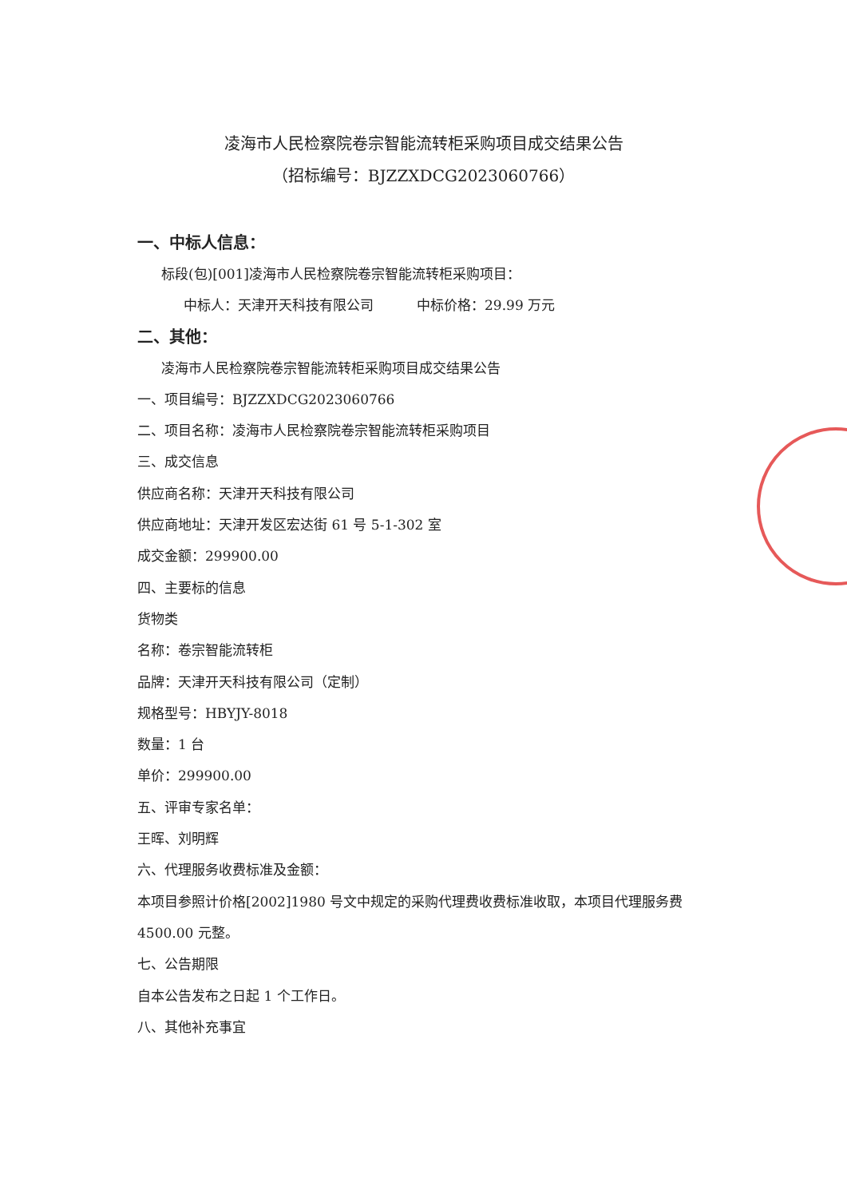凌海市人民检察院卷宗智能流转柜采购项目成交结果公告
（招标编号：BJZZXDCG2023060766）
一、中标人信息：
标段(包)[001]凌海市人民检察院卷宗智能流转柜采购项目：
中标人：天津开天科技有限公司 中标价格：29.99 万元
二、其他：
凌海市人民检察院卷宗智能流转柜采购项目成交结果公告
一、项目编号：BJZZXDCG2023060766
二、项目名称：凌海市人民检察院卷宗智能流转柜采购项目
三、成交信息
供应商名称：天津开天科技有限公司
供应商地址：天津开发区宏达街 61 号 5-1-302 室
成交金额：299900.00
四、主要标的信息
货物类
名称：卷宗智能流转柜
品牌：天津开天科技有限公司（定制）
规格型号：HBYJY-8018
数量：1 台
单价：299900.00
五、评审专家名单：
王晖、刘明辉
六、代理服务收费标准及金额：
本项目参照计价格[2002]1980 号文中规定的采购代理费收费标准收取，本项目代理服务费
4500.00 元整。
七、公告期限
自本公告发布之日起 1 个工作日。
八、其他补充事宜